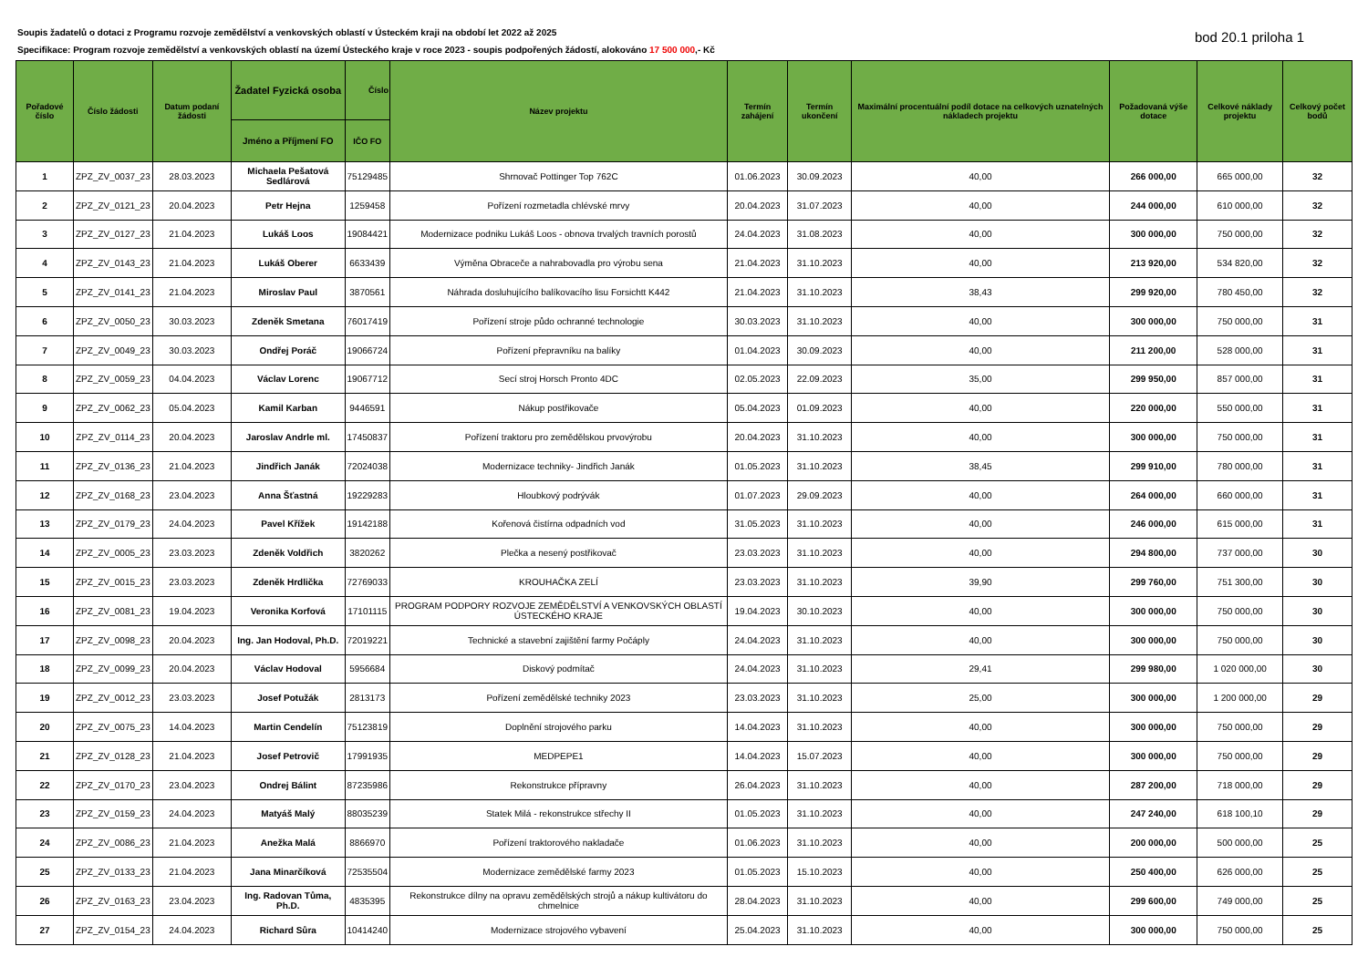Soupis žadatelů o dotaci z Programu rozvoje zemědělství a venkovských oblastí v Ústeckém kraji na období let 2022 až 2025
Specifikace: Program rozvoje zemědělství a venkovských oblastí na území Ústeckého kraje v roce 2023 - soupis podpořených žádostí, alokováno 17 500 000,- Kč
bod 20.1 priloha 1
| Pořadové číslo | Číslo žádosti | Datum podaní žádosti | Žadatel Fyzická osoba | Číslo | Název projektu | Termín zahájení | Termín ukončení | Maximální procentuální podíl dotace na celkových uznatelných nákladech projektu | Požadovaná výše dotace | Celkové náklady projektu | Celkový počet bodů |
| --- | --- | --- | --- | --- | --- | --- | --- | --- | --- | --- | --- |
| | | | Jméno a Příjmení FO | IČO FO | | | | | | | |
| 1 | ZPZ_ZV_0037_23 | 28.03.2023 | Michaela Pešatová Sedlárová | 75129485 | Shrnovač Pottinger Top 762C | 01.06.2023 | 30.09.2023 | 40,00 | 266 000,00 | 665 000,00 | 32 |
| 2 | ZPZ_ZV_0121_23 | 20.04.2023 | Petr Hejna | 1259458 | Pořízení rozmetadla chlévské mrvy | 20.04.2023 | 31.07.2023 | 40,00 | 244 000,00 | 610 000,00 | 32 |
| 3 | ZPZ_ZV_0127_23 | 21.04.2023 | Lukáš Loos | 19084421 | Modernizace podniku Lukáš Loos - obnova trvalých travních porostů | 24.04.2023 | 31.08.2023 | 40,00 | 300 000,00 | 750 000,00 | 32 |
| 4 | ZPZ_ZV_0143_23 | 21.04.2023 | Lukáš Oberer | 6633439 | Výměna Obraceče a nahrabovadla pro výrobu sena | 21.04.2023 | 31.10.2023 | 40,00 | 213 920,00 | 534 820,00 | 32 |
| 5 | ZPZ_ZV_0141_23 | 21.04.2023 | Miroslav Paul | 3870561 | Náhrada dosluhujícího balíkovacího lisu Forsichtt K442 | 21.04.2023 | 31.10.2023 | 38,43 | 299 920,00 | 780 450,00 | 32 |
| 6 | ZPZ_ZV_0050_23 | 30.03.2023 | Zdeněk Smetana | 76017419 | Pořízení stroje půdo ochranné technologie | 30.03.2023 | 31.10.2023 | 40,00 | 300 000,00 | 750 000,00 | 31 |
| 7 | ZPZ_ZV_0049_23 | 30.03.2023 | Ondřej Poráč | 19066724 | Pořízení přepravníku na balíky | 01.04.2023 | 30.09.2023 | 40,00 | 211 200,00 | 528 000,00 | 31 |
| 8 | ZPZ_ZV_0059_23 | 04.04.2023 | Václav Lorenc | 19067712 | Secí stroj Horsch Pronto 4DC | 02.05.2023 | 22.09.2023 | 35,00 | 299 950,00 | 857 000,00 | 31 |
| 9 | ZPZ_ZV_0062_23 | 05.04.2023 | Kamil Karban | 9446591 | Nákup postřikovače | 05.04.2023 | 01.09.2023 | 40,00 | 220 000,00 | 550 000,00 | 31 |
| 10 | ZPZ_ZV_0114_23 | 20.04.2023 | Jaroslav Andrle ml. | 17450837 | Pořízení traktoru pro zemědělskou prvovýrobu | 20.04.2023 | 31.10.2023 | 40,00 | 300 000,00 | 750 000,00 | 31 |
| 11 | ZPZ_ZV_0136_23 | 21.04.2023 | Jindřich Janák | 72024038 | Modernizace techniky- Jindřich Janák | 01.05.2023 | 31.10.2023 | 38,45 | 299 910,00 | 780 000,00 | 31 |
| 12 | ZPZ_ZV_0168_23 | 23.04.2023 | Anna Šťastná | 19229283 | Hloubkový podrývák | 01.07.2023 | 29.09.2023 | 40,00 | 264 000,00 | 660 000,00 | 31 |
| 13 | ZPZ_ZV_0179_23 | 24.04.2023 | Pavel Křížek | 19142188 | Kořenová čistírna odpadních vod | 31.05.2023 | 31.10.2023 | 40,00 | 246 000,00 | 615 000,00 | 31 |
| 14 | ZPZ_ZV_0005_23 | 23.03.2023 | Zdeněk Voldřich | 3820262 | Plečka a nesený postřikovač | 23.03.2023 | 31.10.2023 | 40,00 | 294 800,00 | 737 000,00 | 30 |
| 15 | ZPZ_ZV_0015_23 | 23.03.2023 | Zdeněk Hrdlička | 72769033 | KROUHAČKA ZELÍ | 23.03.2023 | 31.10.2023 | 39,90 | 299 760,00 | 751 300,00 | 30 |
| 16 | ZPZ_ZV_0081_23 | 19.04.2023 | Veronika Korfová | 17101115 | PROGRAM PODPORY ROZVOJE ZEMĚDĚLSTVÍ A VENKOVSKÝCH OBLASTÍ ÚSTECKÉHO KRAJE | 19.04.2023 | 30.10.2023 | 40,00 | 300 000,00 | 750 000,00 | 30 |
| 17 | ZPZ_ZV_0098_23 | 20.04.2023 | Ing. Jan Hodoval, Ph.D. | 72019221 | Technické a stavební zajištění farmy Počáply | 24.04.2023 | 31.10.2023 | 40,00 | 300 000,00 | 750 000,00 | 30 |
| 18 | ZPZ_ZV_0099_23 | 20.04.2023 | Václav Hodoval | 5956684 | Diskový podmítač | 24.04.2023 | 31.10.2023 | 29,41 | 299 980,00 | 1 020 000,00 | 30 |
| 19 | ZPZ_ZV_0012_23 | 23.03.2023 | Josef Potužák | 2813173 | Pořízení zemědělské techniky 2023 | 23.03.2023 | 31.10.2023 | 25,00 | 300 000,00 | 1 200 000,00 | 29 |
| 20 | ZPZ_ZV_0075_23 | 14.04.2023 | Martin Cendelín | 75123819 | Doplnění strojového parku | 14.04.2023 | 31.10.2023 | 40,00 | 300 000,00 | 750 000,00 | 29 |
| 21 | ZPZ_ZV_0128_23 | 21.04.2023 | Josef Petrovič | 17991935 | MEDPEPE1 | 14.04.2023 | 15.07.2023 | 40,00 | 300 000,00 | 750 000,00 | 29 |
| 22 | ZPZ_ZV_0170_23 | 23.04.2023 | Ondrej Bálint | 87235986 | Rekonstrukce přípravny | 26.04.2023 | 31.10.2023 | 40,00 | 287 200,00 | 718 000,00 | 29 |
| 23 | ZPZ_ZV_0159_23 | 24.04.2023 | Matyáš Malý | 88035239 | Statek Milá - rekonstrukce střechy II | 01.05.2023 | 31.10.2023 | 40,00 | 247 240,00 | 618 100,10 | 29 |
| 24 | ZPZ_ZV_0086_23 | 21.04.2023 | Anežka Malá | 8866970 | Pořízení traktorového nakladače | 01.06.2023 | 31.10.2023 | 40,00 | 200 000,00 | 500 000,00 | 25 |
| 25 | ZPZ_ZV_0133_23 | 21.04.2023 | Jana Minarčíková | 72535504 | Modernizace zemědělské farmy 2023 | 01.05.2023 | 15.10.2023 | 40,00 | 250 400,00 | 626 000,00 | 25 |
| 26 | ZPZ_ZV_0163_23 | 23.04.2023 | Ing. Radovan Tůma, Ph.D. | 4835395 | Rekonstrukce dílny na opravu zemědělských strojů a nákup kultivátoru do chmelnice | 28.04.2023 | 31.10.2023 | 40,00 | 299 600,00 | 749 000,00 | 25 |
| 27 | ZPZ_ZV_0154_23 | 24.04.2023 | Richard Sůra | 10414240 | Modernizace strojového vybavení | 25.04.2023 | 31.10.2023 | 40,00 | 300 000,00 | 750 000,00 | 25 |